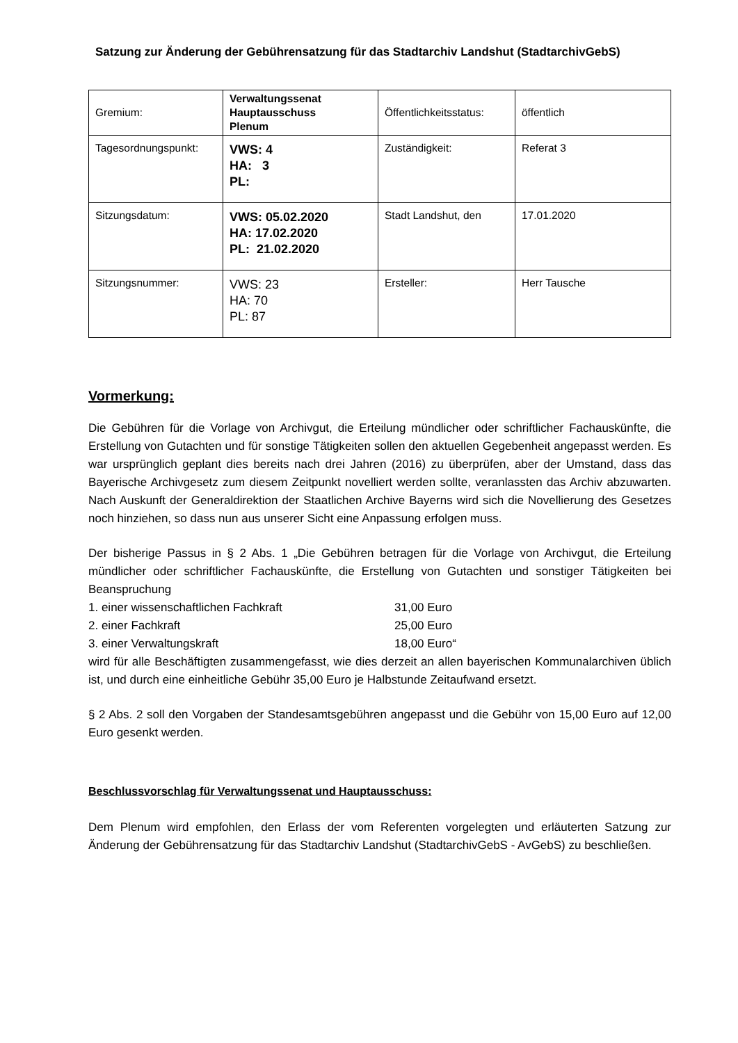Satzung zur Änderung der Gebührensatzung für das Stadtarchiv Landshut (StadtarchivGebS)
| Gremium: | Verwaltungssenat Hauptausschuss Plenum | Öffentlichkeitsstatus: | öffentlich |
| Tagesordnungspunkt: | VWS: 4 HA: 3 PL: | Zuständigkeit: | Referat 3 |
| Sitzungsdatum: | VWS: 05.02.2020 HA: 17.02.2020 PL: 21.02.2020 | Stadt Landshut, den | 17.01.2020 |
| Sitzungsnummer: | VWS: 23 HA: 70 PL: 87 | Ersteller: | Herr Tausche |
Vormerkung:
Die Gebühren für die Vorlage von Archivgut, die Erteilung mündlicher oder schriftlicher Fachauskünfte, die Erstellung von Gutachten und für sonstige Tätigkeiten sollen den aktuellen Gegebenheit angepasst werden. Es war ursprünglich geplant dies bereits nach drei Jahren (2016) zu überprüfen, aber der Umstand, dass das Bayerische Archivgesetz zum diesem Zeitpunkt novelliert werden sollte, veranlassten das Archiv abzuwarten. Nach Auskunft der Generaldirektion der Staatlichen Archive Bayerns wird sich die Novellierung des Gesetzes noch hinziehen, so dass nun aus unserer Sicht eine Anpassung erfolgen muss.
Der bisherige Passus in § 2 Abs. 1 „Die Gebühren betragen für die Vorlage von Archivgut, die Erteilung mündlicher oder schriftlicher Fachauskünfte, die Erstellung von Gutachten und sonstiger Tätigkeiten bei Beanspruchung
1. einer wissenschaftlichen Fachkraft 31,00 Euro
2. einer Fachkraft 25,00 Euro
3. einer Verwaltungskraft 18,00 Euro“
wird für alle Beschäftigten zusammengefasst, wie dies derzeit an allen bayerischen Kommunalarchiven üblich ist, und durch eine einheitliche Gebühr 35,00 Euro je Halbstunde Zeitaufwand ersetzt.
§ 2 Abs. 2 soll den Vorgaben der Standesamtsgebühren angepasst und die Gebühr von 15,00 Euro auf 12,00 Euro gesenkt werden.
Beschlussvorschlag für Verwaltungssenat und Hauptausschuss:
Dem Plenum wird empfohlen, den Erlass der vom Referenten vorgelegten und erläuterten Satzung zur Änderung der Gebührensatzung für das Stadtarchiv Landshut (StadtarchivGebS - AvGebS) zu beschließen.